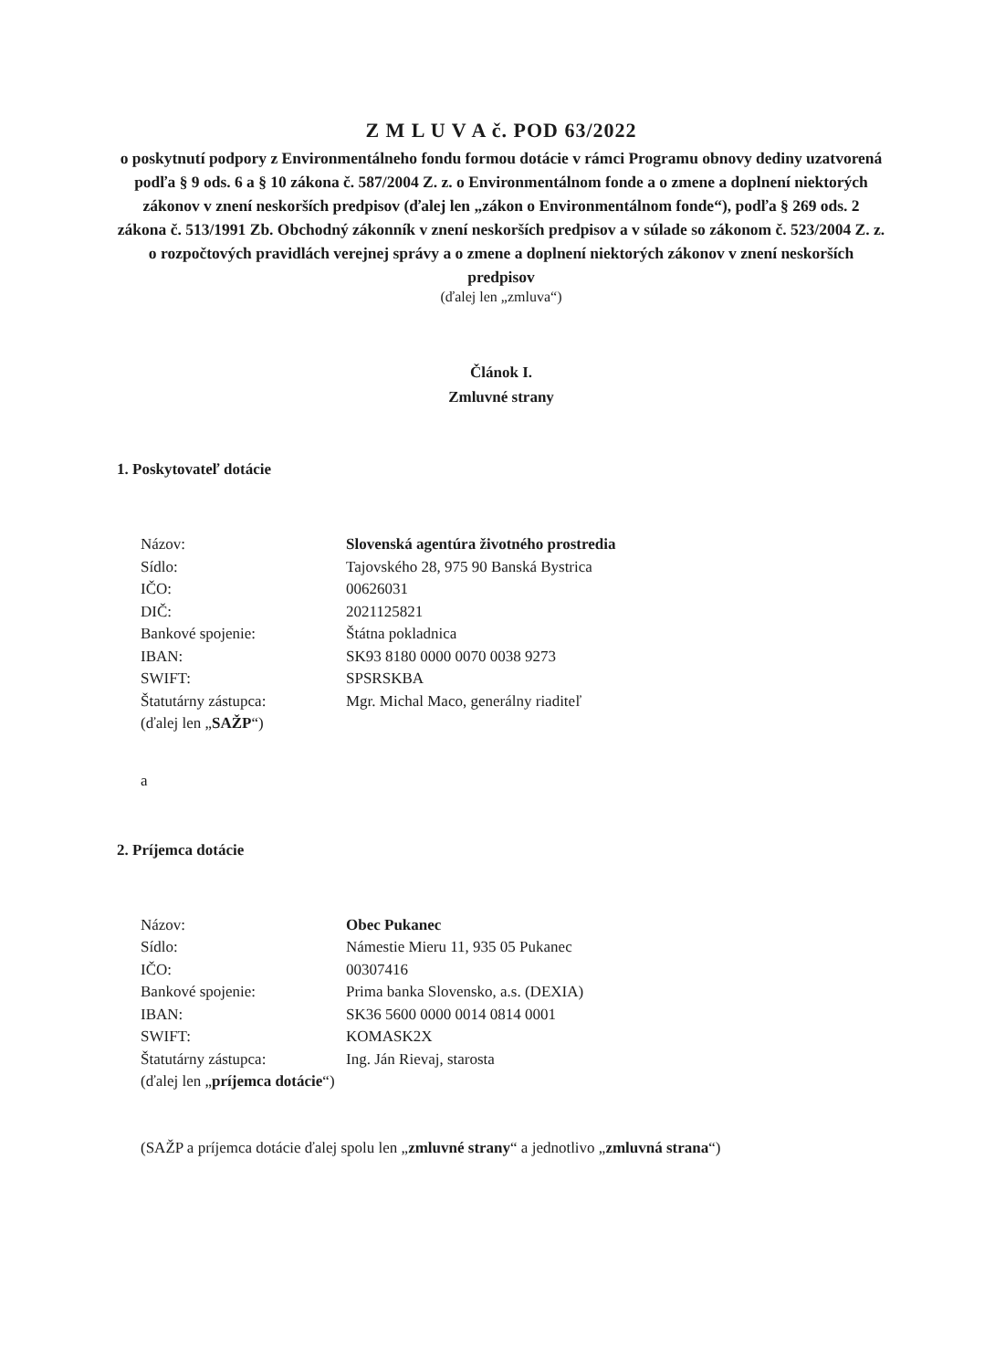Z M L U V A č. POD 63/2022
o poskytnutí podpory z Environmentálneho fondu formou dotácie v rámci Programu obnovy dediny uzatvorená podľa § 9 ods. 6 a § 10 zákona č. 587/2004 Z. z. o Environmentálnom fonde a o zmene a doplnení niektorých zákonov v znení neskorších predpisov (ďalej len „zákon o Environmentálnom fonde“), podľa § 269 ods. 2 zákona č. 513/1991 Zb. Obchodný zákonník v znení neskorších predpisov a v súlade so zákonom č. 523/2004 Z. z. o rozpočtových pravidlách verejnej správy a o zmene a doplnení niektorých zákonov v znení neskorších predpisov
(ďalej len „zmluva“)
Článok I.
Zmluvné strany
1. Poskytovateľ dotácie
| Názov: | Slovenská agentúra životného prostredia |
| Sídlo: | Tajovského 28, 975 90 Banská Bystrica |
| IČO: | 00626031 |
| DIČ: | 2021125821 |
| Bankové spojenie: | Štátna pokladnica |
| IBAN: | SK93 8180 0000 0070 0038 9273 |
| SWIFT: | SPSRSKBA |
| Štatutárny zástupca: | Mgr. Michal Maco, generálny riaditeľ |
| (ďalej len „ SAŽP “) | |
a
2. Príjemca dotácie
| Názov: | Obec Pukanec |
| Sídlo: | Námestie Mieru 11, 935 05 Pukanec |
| IČO: | 00307416 |
| Bankové spojenie: | Prima banka Slovensko, a.s. (DEXIA) |
| IBAN: | SK36 5600 0000 0014 0814 0001 |
| SWIFT: | KOMASK2X |
| Štatutárny zástupca: | Ing. Ján Rievaj, starosta |
| (ďalej len „ príjemca dotácie “) | |
(SAŽP a príjemca dotácie ďalej spolu len „zmluvné strany“ a jednotlivo „zmluvná strana“)